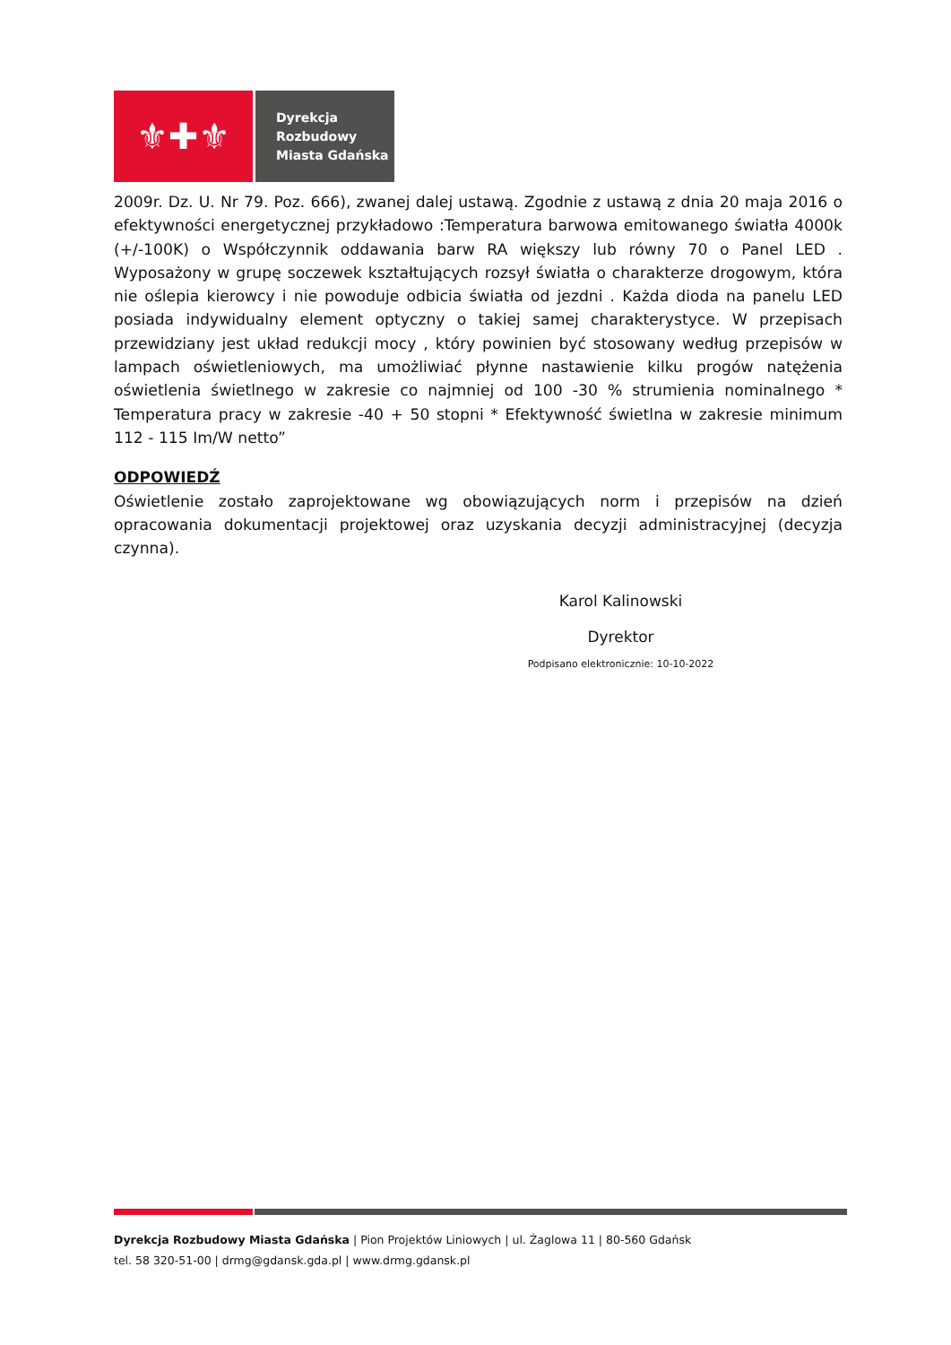⚜✚⚜
Dyrekcja
Rozbudowy
Miasta Gdańska
2009r. Dz. U. Nr 79. Poz. 666), zwanej dalej ustawą. Zgodnie z ustawą z dnia 20 maja 2016 o efektywności energetycznej przykładowo :Temperatura barwowa emitowanego światła 4000k (+/-100K) o Współczynnik oddawania barw RA większy lub równy 70 o Panel LED . Wyposażony w grupę soczewek kształtujących rozsył światła o charakterze drogowym, która nie oślepia kierowcy i nie powoduje odbicia światła od jezdni . Każda dioda na panelu LED posiada indywidualny element optyczny o takiej samej charakterystyce. W przepisach przewidziany jest układ redukcji mocy , który powinien być stosowany według przepisów w lampach oświetleniowych, ma umożliwiać płynne nastawienie kilku progów natężenia oświetlenia świetlnego w zakresie co najmniej od 100 -30 % strumienia nominalnego * Temperatura pracy w zakresie -40 + 50 stopni * Efektywność świetlna w zakresie minimum 112 - 115 Im/W netto”
ODPOWIEDŹ
Oświetlenie zostało zaprojektowane wg obowiązujących norm i przepisów na dzień opracowania dokumentacji projektowej oraz uzyskania decyzji administracyjnej (decyzja czynna).
Karol Kalinowski
Dyrektor
Podpisano elektronicznie: 10-10-2022
Dyrekcja Rozbudowy Miasta Gdańska | Pion Projektów Liniowych | ul. Żaglowa 11 | 80-560 Gdańsk
tel. 58 320-51-00 | drmg@gdansk.gda.pl | www.drmg.gdansk.pl